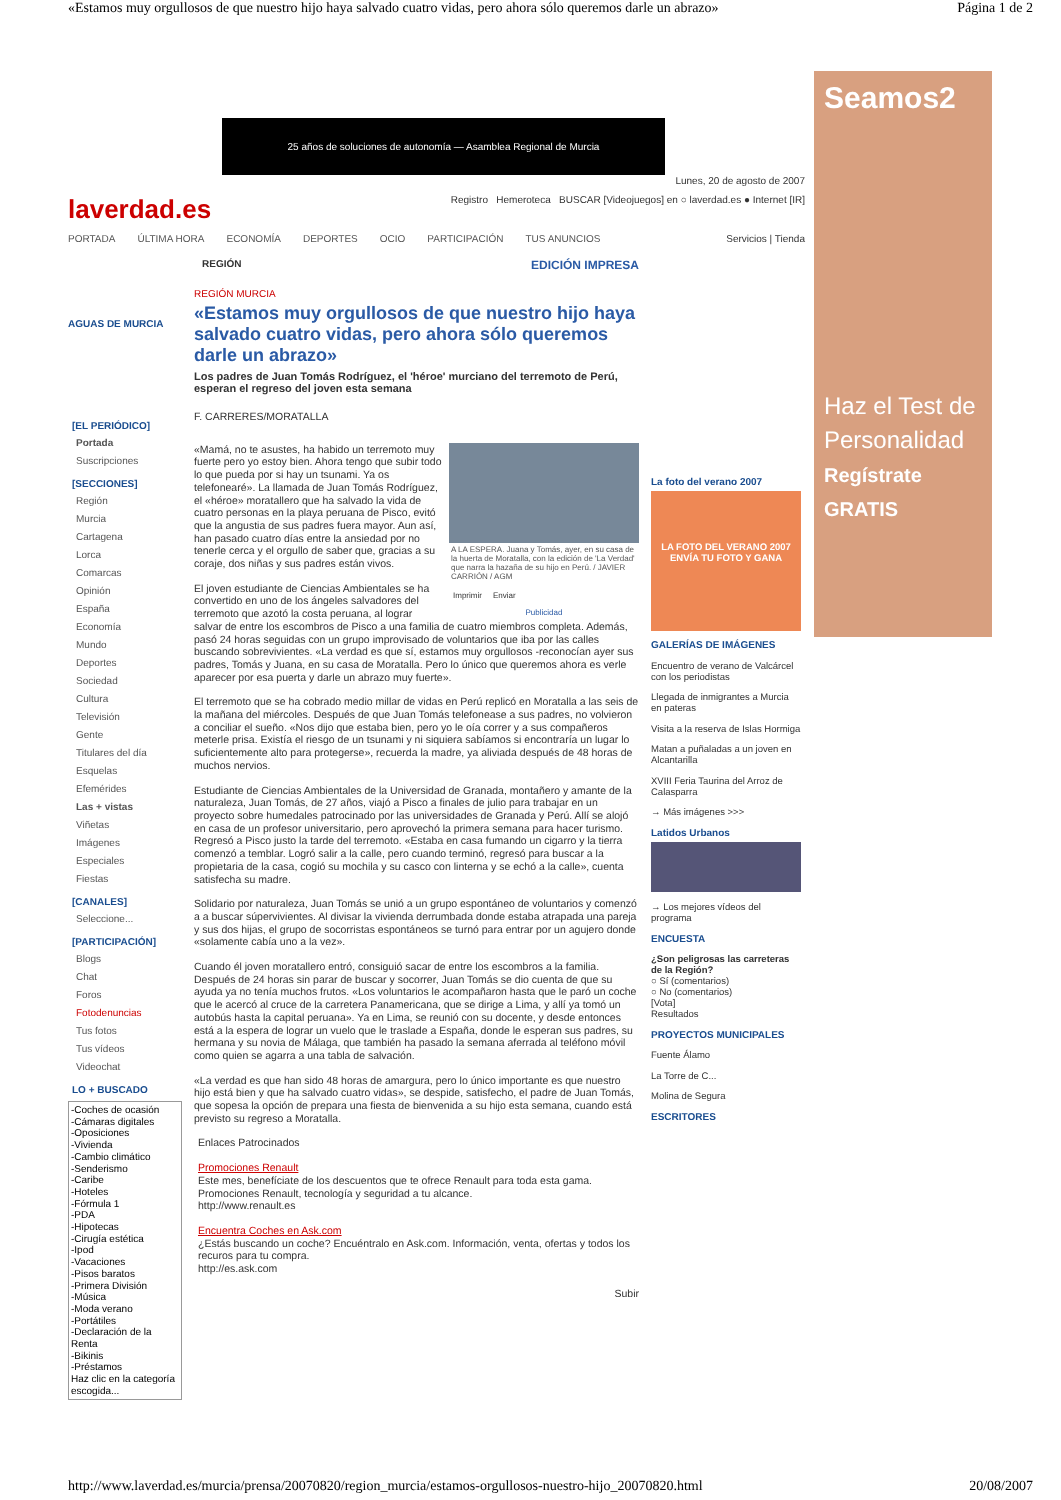«Estamos muy orgullosos de que nuestro hijo haya salvado cuatro vidas, pero ahora sólo queremos darle un abrazo» Página 1 de 2
Seamos2
Haz el Test de Personalidad
Regístrate GRATIS
25 años de soluciones de autonomía — Asamblea Regional de Murcia
Lunes, 20 de agosto de 2007
laverdad.es Registro Hemeroteca BUSCAR [Videojuegos] en ○ laverdad.es ● Internet [IR]
PORTADA ÚLTIMA HORA ECONOMÍA DEPORTES OCIO PARTICIPACIÓN TUS ANUNCIOS Servicios | Tienda
AGUAS DE MURCIA
[EL PERIÓDICO]
Portada
Suscripciones
[SECCIONES]
Región
Murcia
Cartagena
Lorca
Comarcas
Opinión
España
Economía
Mundo
Deportes
Sociedad
Cultura
Televisión
Gente
Titulares del día
Esquelas
Efemérides
Las + vistas
Viñetas
Imágenes
Especiales
Fiestas
[CANALES]
Seleccione...
[PARTICIPACIÓN]
Blogs
Chat
Foros
Fotodenuncias
Tus fotos
Tus vídeos
Videochat
LO + BUSCADO
-Coches de ocasión
-Cámaras digitales
-Oposiciones
-Vivienda
-Cambio climático
-Senderismo
-Caribe
-Hoteles
-Fórmula 1
-PDA
-Hipotecas
-Cirugía estética
-Ipod
-Vacaciones
-Pisos baratos
-Primera División
-Música
-Moda verano
-Portátiles
-Declaración de la Renta
-Bikinis
-Préstamos
Haz clic en la categoría escogida...
REGIÓN EDICIÓN IMPRESA
REGIÓN MURCIA
«Estamos muy orgullosos de que nuestro hijo haya salvado cuatro vidas, pero ahora sólo queremos darle un abrazo»
Los padres de Juan Tomás Rodríguez, el 'héroe' murciano del terremoto de Perú, esperan el regreso del joven esta semana
F. CARRERES/MORATALLA
A LA ESPERA. Juana y Tomás, ayer, en su casa de la huerta de Moratalla, con la edición de 'La Verdad' que narra la hazaña de su hijo en Perú. / JAVIER CARRIÓN / AGM
Imprimir Enviar
Publicidad
«Mamá, no te asustes, ha habido un terremoto muy fuerte pero yo estoy bien. Ahora tengo que subir todo lo que pueda por si hay un tsunami. Ya os telefonearé». La llamada de Juan Tomás Rodríguez, el «héroe» moratallero que ha salvado la vida de cuatro personas en la playa peruana de Pisco, evitó que la angustia de sus padres fuera mayor. Aun así, han pasado cuatro días entre la ansiedad por no tenerle cerca y el orgullo de saber que, gracias a su coraje, dos niñas y sus padres están vivos.
El joven estudiante de Ciencias Ambientales se ha convertido en uno de los ángeles salvadores del terremoto que azotó la costa peruana, al lograr salvar de entre los escombros de Pisco a una familia de cuatro miembros completa. Además, pasó 24 horas seguidas con un grupo improvisado de voluntarios que iba por las calles buscando sobrevivientes. «La verdad es que sí, estamos muy orgullosos -reconocían ayer sus padres, Tomás y Juana, en su casa de Moratalla. Pero lo único que queremos ahora es verle aparecer por esa puerta y darle un abrazo muy fuerte».
El terremoto que se ha cobrado medio millar de vidas en Perú replicó en Moratalla a las seis de la mañana del miércoles. Después de que Juan Tomás telefonease a sus padres, no volvieron a conciliar el sueño. «Nos dijo que estaba bien, pero yo le oía correr y a sus compañeros meterle prisa. Existía el riesgo de un tsunami y ni siquiera sabíamos si encontraría un lugar lo suficientemente alto para protegerse», recuerda la madre, ya aliviada después de 48 horas de muchos nervios.
Estudiante de Ciencias Ambientales de la Universidad de Granada, montañero y amante de la naturaleza, Juan Tomás, de 27 años, viajó a Pisco a finales de julio para trabajar en un proyecto sobre humedales patrocinado por las universidades de Granada y Perú. Allí se alojó en casa de un profesor universitario, pero aprovechó la primera semana para hacer turismo. Regresó a Pisco justo la tarde del terremoto. «Estaba en casa fumando un cigarro y la tierra comenzó a temblar. Logró salir a la calle, pero cuando terminó, regresó para buscar a la propietaria de la casa, cogió su mochila y su casco con linterna y se echó a la calle», cuenta satisfecha su madre.
Solidario por naturaleza, Juan Tomás se unió a un grupo espontáneo de voluntarios y comenzó a a buscar súpervivientes. Al divisar la vivienda derrumbada donde estaba atrapada una pareja y sus dos hijas, el grupo de socorristas espontáneos se turnó para entrar por un agujero donde «solamente cabía uno a la vez».
Cuando él joven moratallero entró, consiguió sacar de entre los escombros a la familia. Después de 24 horas sin parar de buscar y socorrer, Juan Tomás se dio cuenta de que su ayuda ya no tenía muchos frutos. «Los voluntarios le acompañaron hasta que le paró un coche que le acercó al cruce de la carretera Panamericana, que se dirige a Lima, y allí ya tomó un autobús hasta la capital peruana». Ya en Lima, se reunió con su docente, y desde entonces está a la espera de lograr un vuelo que le traslade a España, donde le esperan sus padres, su hermana y su novia de Málaga, que también ha pasado la semana aferrada al teléfono móvil como quien se agarra a una tabla de salvación.
«La verdad es que han sido 48 horas de amargura, pero lo único importante es que nuestro hijo está bien y que ha salvado cuatro vidas», se despide, satisfecho, el padre de Juan Tomás, que sopesa la opción de prepara una fiesta de bienvenida a su hijo esta semana, cuando está previsto su regreso a Moratalla.
Enlaces Patrocinados
Promociones Renault
Este mes, benefíciate de los descuentos que te ofrece Renault para toda esta gama. Promociones Renault, tecnología y seguridad a tu alcance.
http://www.renault.es
Encuentra Coches en Ask.com
¿Estás buscando un coche? Encuéntralo en Ask.com. Información, venta, ofertas y todos los recuros para tu compra.
http://es.ask.com
Subir
La foto del verano 2007
LA FOTO DEL VERANO 2007
ENVÍA TU FOTO Y GANA
GALERÍAS DE IMÁGENES
Encuentro de verano de Valcárcel con los periodistas
Llegada de inmigrantes a Murcia en pateras
Visita a la reserva de Islas Hormiga
Matan a puñaladas a un joven en Alcantarilla
XVIII Feria Taurina del Arroz de Calasparra
→ Más imágenes >>>
Latidos Urbanos
→ Los mejores vídeos del programa
ENCUESTA
¿Son peligrosas las carreteras de la Región?
○ Sí (comentarios)
○ No (comentarios)
[Vota]
Resultados
PROYECTOS MUNICIPALES
Fuente Álamo
La Torre de C...
Molina de Segura
ESCRITORES
http://www.laverdad.es/murcia/prensa/20070820/region_murcia/estamos-orgullosos-nuestro-hijo_20070820.html 20/08/2007